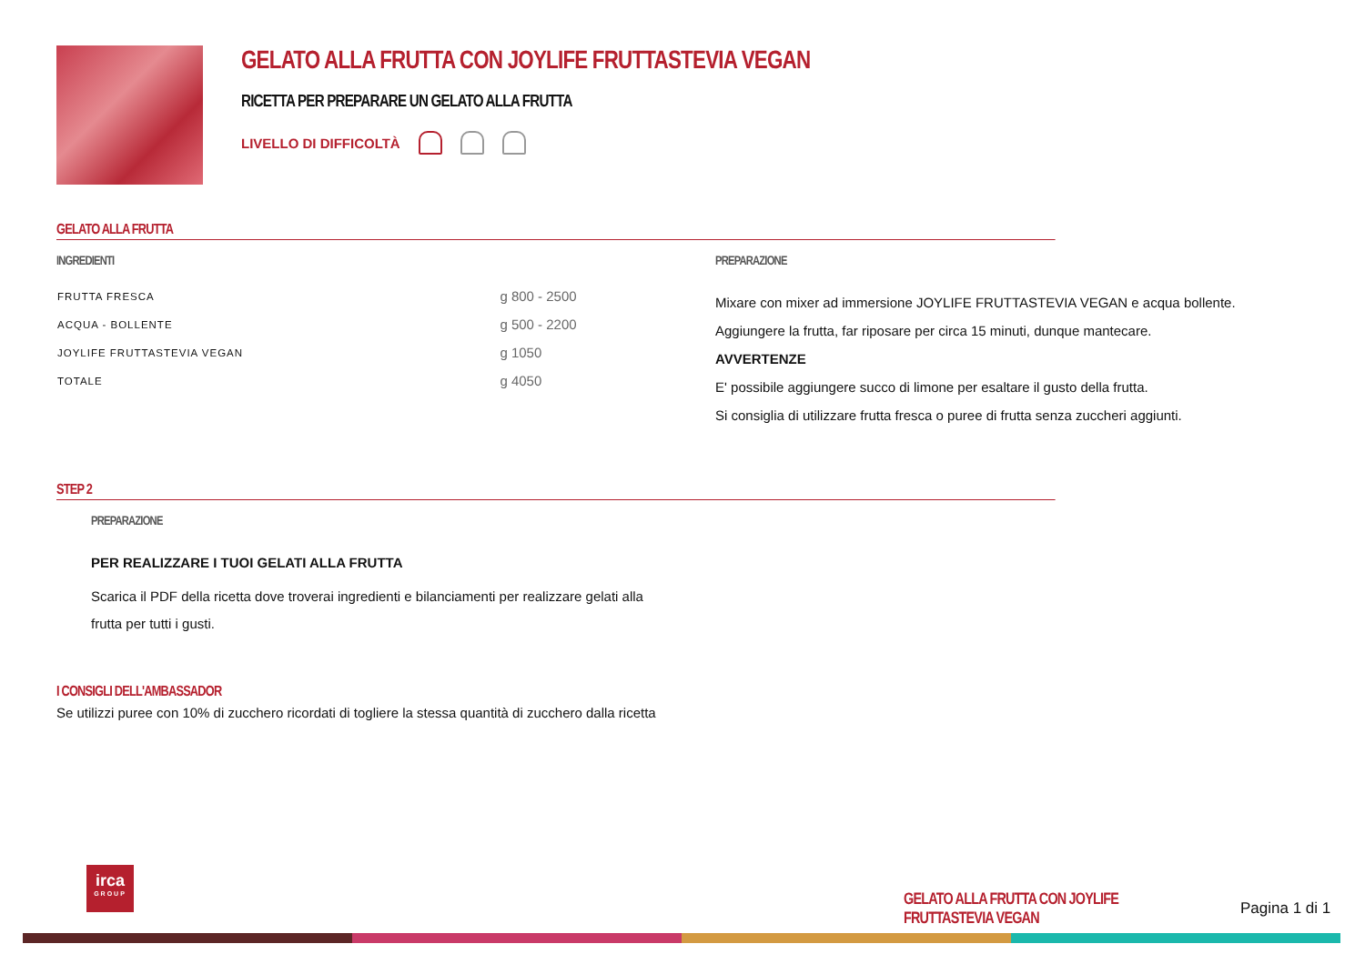GELATO ALLA FRUTTA CON JOYLIFE FRUTTASTEVIA VEGAN
RICETTA PER PREPARARE UN GELATO ALLA FRUTTA
LIVELLO DI DIFFICOLTÀ
GELATO ALLA FRUTTA
INGREDIENTI
| FRUTTA FRESCA | g 800 - 2500 |
| ACQUA - BOLLENTE | g 500 - 2200 |
| JOYLIFE FRUTTASTEVIA VEGAN | g 1050 |
| TOTALE | g 4050 |
PREPARAZIONE
Mixare con mixer ad immersione JOYLIFE FRUTTASTEVIA VEGAN e acqua bollente.
Aggiungere la frutta, far riposare per circa 15 minuti, dunque mantecare.
AVVERTENZE
E' possibile aggiungere succo di limone per esaltare il gusto della frutta.
Si consiglia di utilizzare frutta fresca o puree di frutta senza zuccheri aggiunti.
STEP 2
PREPARAZIONE
PER REALIZZARE I TUOI GELATI ALLA FRUTTA
Scarica il PDF della ricetta dove troverai ingredienti e bilanciamenti per realizzare gelati alla frutta per tutti i gusti.
I CONSIGLI DELL'AMBASSADOR
Se utilizzi puree con 10% di zucchero ricordati di togliere la stessa quantità di zucchero dalla ricetta
irca
GROUP
GELATO ALLA FRUTTA CON JOYLIFE FRUTTASTEVIA VEGAN Pagina 1 di 1